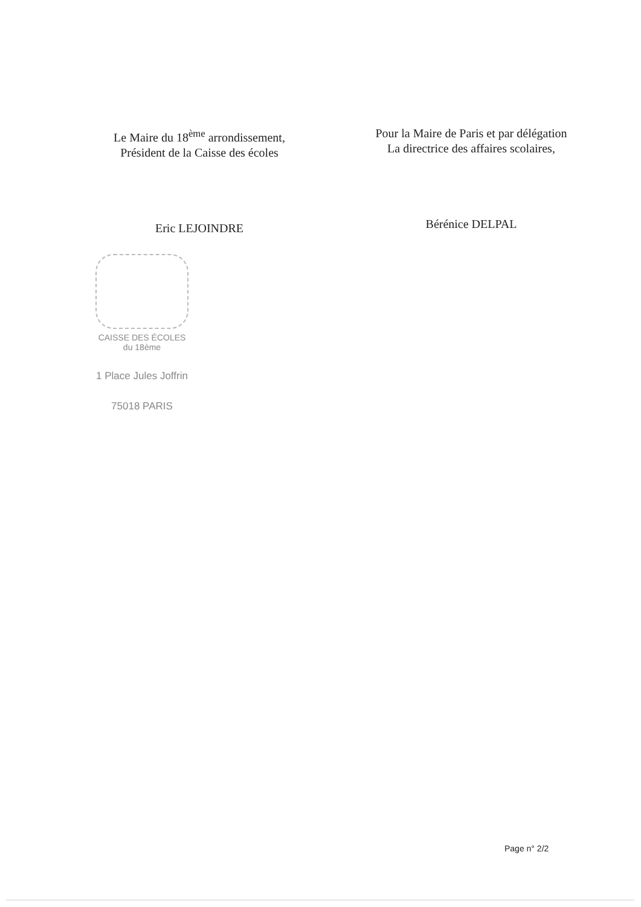Le Maire du 18<sup>ème</sup> arrondissement,
Président de la Caisse des écoles
Eric LEJOINDRE
Pour la Maire de Paris et par délégation
La directrice des affaires scolaires,
Bérénice DELPAL
CAISSE DES ÉCOLES
du 18ème
1 Place Jules Joffrin
75018 PARIS
Page n° 2/2